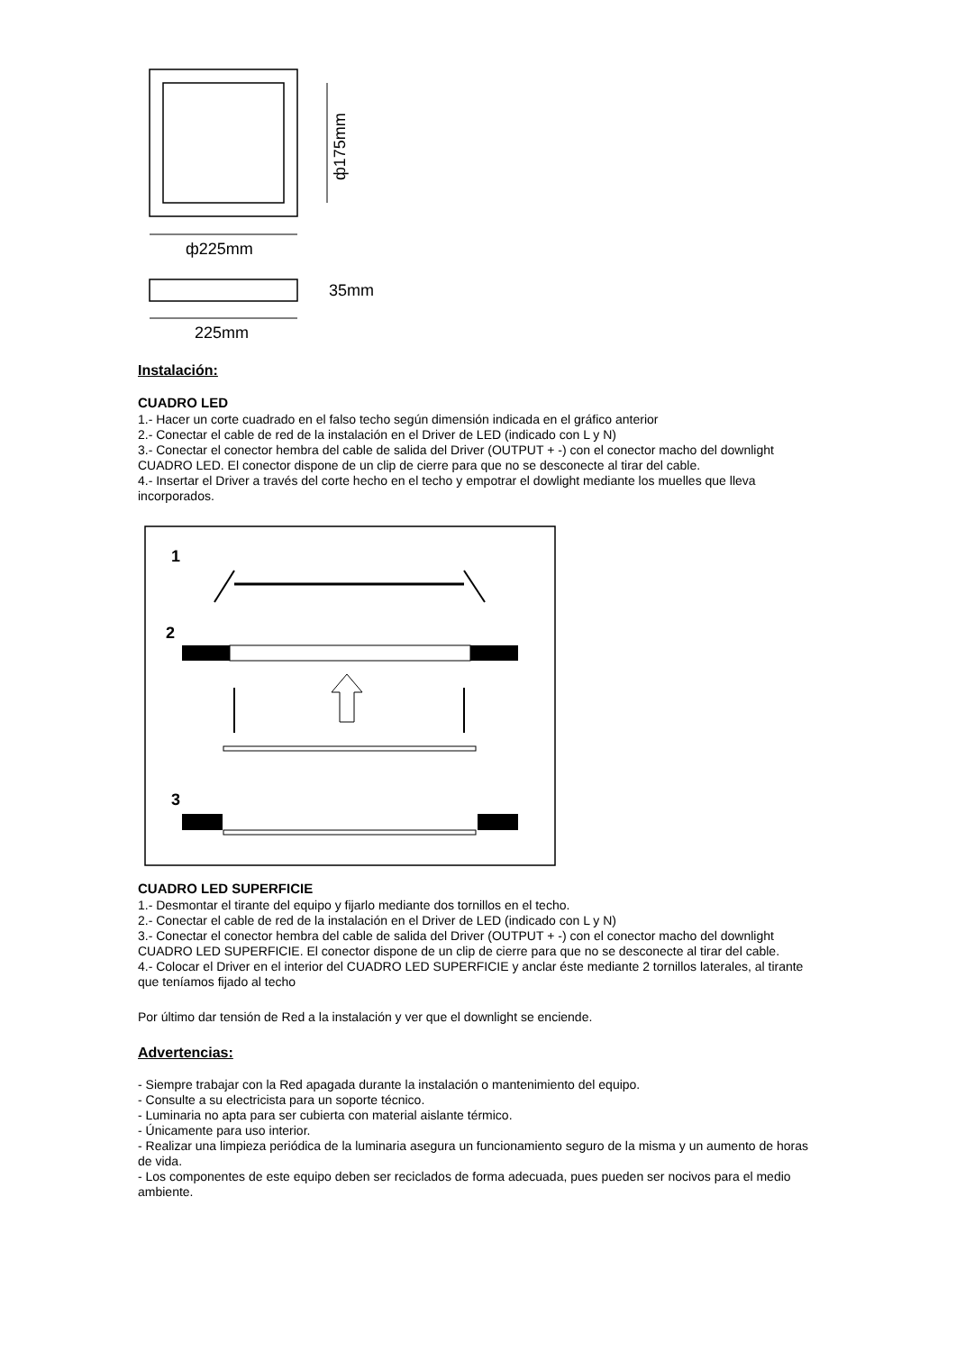ф175mm
ф225mm
35mm
225mm
Instalación:
CUADRO LED
1.- Hacer un corte cuadrado en el falso techo según dimensión indicada en el gráfico anterior
2.- Conectar el cable de red de la instalación en el Driver de LED (indicado con L y N)
3.- Conectar el conector hembra del cable de salida del Driver (OUTPUT + -) con el conector macho del downlight CUADRO LED. El conector dispone de un clip de cierre para que no se desconecte al tirar del cable.
4.- Insertar el Driver a través del corte hecho en el techo y empotrar el dowlight mediante los muelles que lleva incorporados.
1
2
3
CUADRO LED SUPERFICIE
1.- Desmontar el tirante del equipo y fijarlo mediante dos tornillos en el techo.
2.- Conectar el cable de red de la instalación en el Driver de LED (indicado con L y N)
3.- Conectar el conector hembra del cable de salida del Driver (OUTPUT + -) con el conector macho del downlight CUADRO LED SUPERFICIE. El conector dispone de un clip de cierre para que no se desconecte al tirar del cable.
4.- Colocar el Driver en el interior del CUADRO LED SUPERFICIE y anclar éste mediante 2 tornillos laterales, al tirante que teníamos fijado al techo
Por último dar tensión de Red a la instalación y ver que el downlight se enciende.
Advertencias:
- Siempre trabajar con la Red apagada durante la instalación o mantenimiento del equipo.
- Consulte a su electricista para un soporte técnico.
- Luminaria no apta para ser cubierta con material aislante térmico.
- Únicamente para uso interior.
- Realizar una limpieza periódica de la luminaria asegura un funcionamiento seguro de la misma y un aumento de horas de vida.
- Los componentes de este equipo deben ser reciclados de forma adecuada, pues pueden ser nocivos para el medio ambiente.